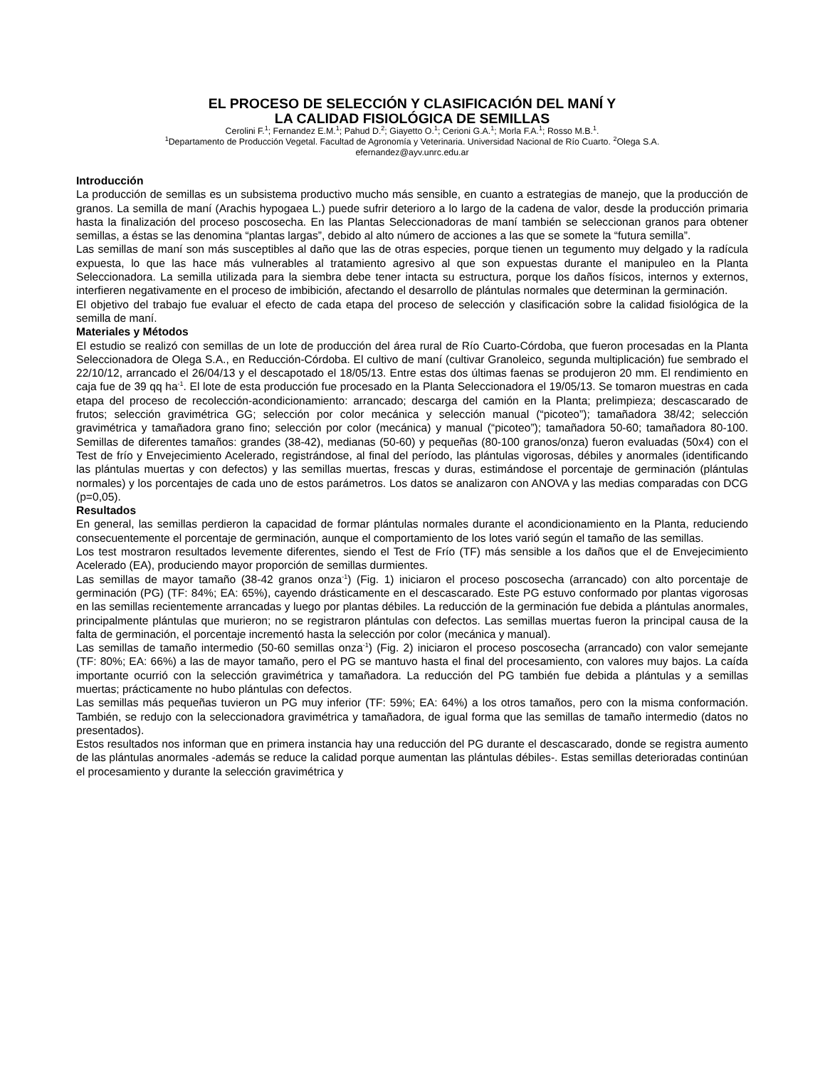EL PROCESO DE SELECCIÓN Y CLASIFICACIÓN DEL MANÍ Y
LA CALIDAD FISIOLÓGICA DE SEMILLAS
Cerolini F.<sup>1</sup>; Fernandez E.M.<sup>1</sup>; Pahud D.<sup>2</sup>; Giayetto O.<sup>1</sup>; Cerioni G.A.<sup>1</sup>; Morla F.A.<sup>1</sup>; Rosso M.B.<sup>1</sup>.
<sup>1</sup> Departamento de Producción Vegetal. Facultad de Agronomía y Veterinaria. Universidad Nacional de Río Cuarto. <sup>2</sup>Olega S.A.
efernandez@ayv.unrc.edu.ar
Introducción
La producción de semillas es un subsistema productivo mucho más sensible, en cuanto a estrategias de manejo, que la producción de granos. La semilla de maní (Arachis hypogaea L.) puede sufrir deterioro a lo largo de la cadena de valor, desde la producción primaria hasta la finalización del proceso poscosecha. En las Plantas Seleccionadoras de maní también se seleccionan granos para obtener semillas, a éstas se las denomina “plantas largas”, debido al alto número de acciones a las que se somete la “futura semilla”.
Las semillas de maní son más susceptibles al daño que las de otras especies, porque tienen un tegumento muy delgado y la radícula expuesta, lo que las hace más vulnerables al tratamiento agresivo al que son expuestas durante el manipuleo en la Planta Seleccionadora. La semilla utilizada para la siembra debe tener intacta su estructura, porque los daños físicos, internos y externos, interfieren negativamente en el proceso de imbibición, afectando el desarrollo de plántulas normales que determinan la germinación.
El objetivo del trabajo fue evaluar el efecto de cada etapa del proceso de selección y clasificación sobre la calidad fisiológica de la semilla de maní.
Materiales y Métodos
El estudio se realizó con semillas de un lote de producción del área rural de Río Cuarto-Córdoba, que fueron procesadas en la Planta Seleccionadora de Olega S.A., en Reducción-Córdoba. El cultivo de maní (cultivar Granoleico, segunda multiplicación) fue sembrado el 22/10/12, arrancado el 26/04/13 y el descapotado el 18/05/13. Entre estas dos últimas faenas se produjeron 20 mm. El rendimiento en caja fue de 39 qq ha<sup>-1</sup>. El lote de esta producción fue procesado en la Planta Seleccionadora el 19/05/13. Se tomaron muestras en cada etapa del proceso de recolección-acondicionamiento: arrancado; descarga del camión en la Planta; prelimpieza; descascarado de frutos; selección gravimétrica GG; selección por color mecánica y selección manual (“picoteo”); tamañadora 38/42; selección gravimétrica y tamañadora grano fino; selección por color (mecánica) y manual (“picoteo”); tamañadora 50-60; tamañadora 80-100. Semillas de diferentes tamaños: grandes (38-42), medianas (50-60) y pequeñas (80-100 granos/onza) fueron evaluadas (50x4) con el Test de frío y Envejecimiento Acelerado, registrándose, al final del período, las plántulas vigorosas, débiles y anormales (identificando las plántulas muertas y con defectos) y las semillas muertas, frescas y duras, estimándose el porcentaje de germinación (plántulas normales) y los porcentajes de cada uno de estos parámetros. Los datos se analizaron con ANOVA y las medias comparadas con DCG (p=0,05).
Resultados
En general, las semillas perdieron la capacidad de formar plántulas normales durante el acondicionamiento en la Planta, reduciendo consecuentemente el porcentaje de germinación, aunque el comportamiento de los lotes varió según el tamaño de las semillas.
Los test mostraron resultados levemente diferentes, siendo el Test de Frío (TF) más sensible a los daños que el de Envejecimiento Acelerado (EA), produciendo mayor proporción de semillas durmientes.
Las semillas de mayor tamaño (38-42 granos onza<sup>-1</sup>) (Fig. 1) iniciaron el proceso poscosecha (arrancado) con alto porcentaje de germinación (PG) (TF: 84%; EA: 65%), cayendo drásticamente en el descascarado. Este PG estuvo conformado por plantas vigorosas en las semillas recientemente arrancadas y luego por plantas débiles. La reducción de la germinación fue debida a plántulas anormales, principalmente plántulas que murieron; no se registraron plántulas con defectos. Las semillas muertas fueron la principal causa de la falta de germinación, el porcentaje incrementó hasta la selección por color (mecánica y manual).
Las semillas de tamaño intermedio (50-60 semillas onza<sup>-1</sup>) (Fig. 2) iniciaron el proceso poscosecha (arrancado) con valor semejante (TF: 80%; EA: 66%) a las de mayor tamaño, pero el PG se mantuvo hasta el final del procesamiento, con valores muy bajos. La caída importante ocurrió con la selección gravimétrica y tamañadora. La reducción del PG también fue debida a plántulas y a semillas muertas; prácticamente no hubo plántulas con defectos.
Las semillas más pequeñas tuvieron un PG muy inferior (TF: 59%; EA: 64%) a los otros tamaños, pero con la misma conformación. También, se redujo con la seleccionadora gravimétrica y tamañadora, de igual forma que las semillas de tamaño intermedio (datos no presentados).
Estos resultados nos informan que en primera instancia hay una reducción del PG durante el descascarado, donde se registra aumento de las plántulas anormales -además se reduce la calidad porque aumentan las plántulas débiles-. Estas semillas deterioradas continúan el procesamiento y durante la selección gravimétrica y